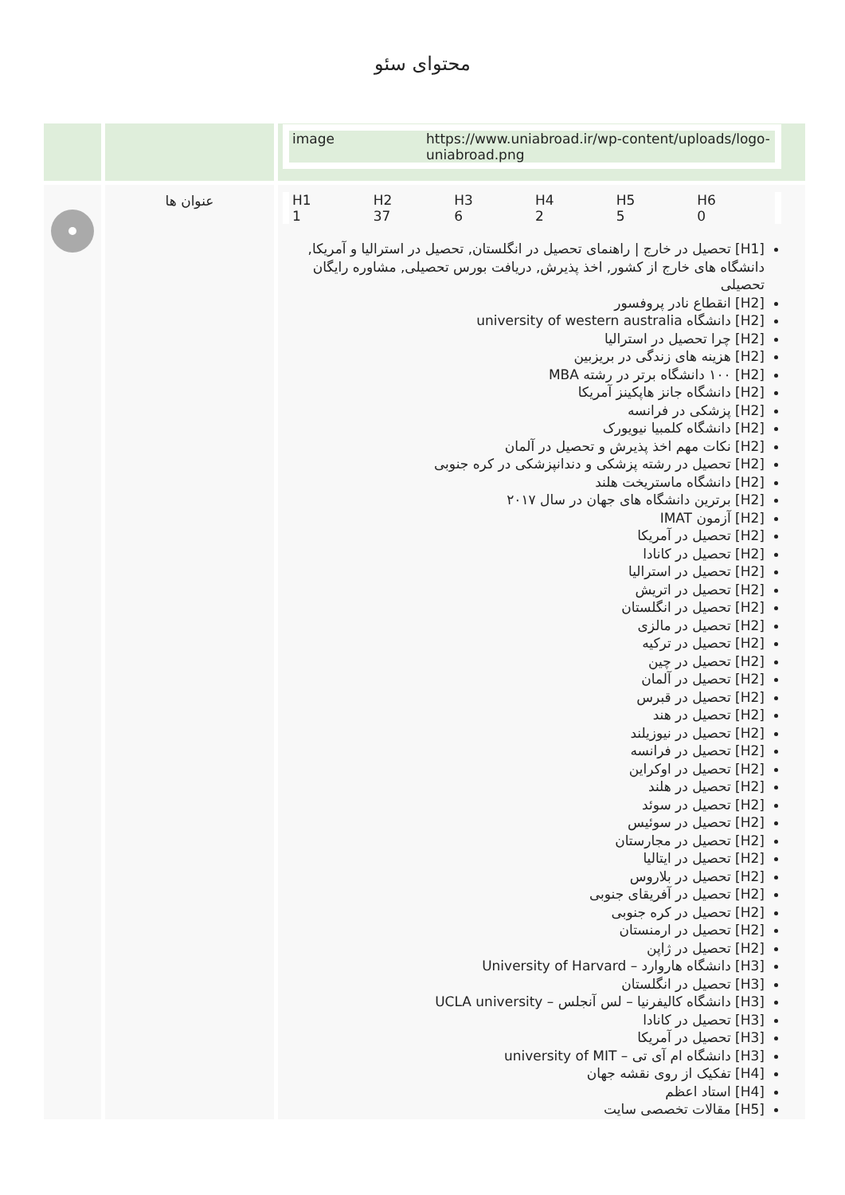محتوای سئو
| | | / image / https://www.uniabroad.ir/wp-content/uploads/logo-uniabroad.png / |
| | عنوان ها | / H1 / H2 / H3 / H4 / H5 / H6 / / 1 / 37 / 6 / 2 / 5 / 0 / [H1] تحصیل در خارج / راهنمای تحصیل در انگلستان, تحصیل در استرالیا و آمریکا, دانشگاه های خارج از کشور, اخذ پذیرش, دریافت بورس تحصیلی, مشاوره رایگان تحصیلی [H2] انقطاع نادر پروفسور [H2] دانشگاه university of western australia [H2] چرا تحصیل در استرالیا [H2] هزینه های زندگی در بریزبین [H2] ۱۰۰ دانشگاه برتر در رشته MBA [H2] دانشگاه جانز هاپکینز آمریکا [H2] پزشکی در فرانسه [H2] دانشگاه کلمبیا نیویورک [H2] نکات مهم اخذ پذیرش و تحصیل در آلمان [H2] تحصیل در رشته پزشکی و دندانپزشکی در کره جنوبی [H2] دانشگاه ماستریخت هلند [H2] برترین دانشگاه های جهان در سال ۲۰۱۷ [H2] آزمون IMAT [H2] تحصیل در آمریکا [H2] تحصیل در کانادا [H2] تحصیل در استرالیا [H2] تحصیل در اتریش [H2] تحصیل در انگلستان [H2] تحصیل در مالزی [H2] تحصیل در ترکیه [H2] تحصیل در چین [H2] تحصیل در آلمان [H2] تحصیل در قبرس [H2] تحصیل در هند [H2] تحصیل در نیوزیلند [H2] تحصیل در فرانسه [H2] تحصیل در اوکراین [H2] تحصیل در هلند [H2] تحصیل در سوئد [H2] تحصیل در سوئیس [H2] تحصیل در مجارستان [H2] تحصیل در ایتالیا [H2] تحصیل در بلاروس [H2] تحصیل در آفریقای جنوبی [H2] تحصیل در کره جنوبی [H2] تحصیل در ارمنستان [H2] تحصیل در ژاپن [H3] دانشگاه هاروارد – University of Harvard [H3] تحصیل در انگلستان [H3] دانشگاه کالیفرنیا – لس آنجلس – UCLA university [H3] تحصیل در کانادا [H3] تحصیل در آمریکا [H3] دانشگاه ام آی تی – university of MIT [H4] تفکیک از روی نقشه جهان [H4] استاد اعظم [H5] مقالات تخصصی سایت |